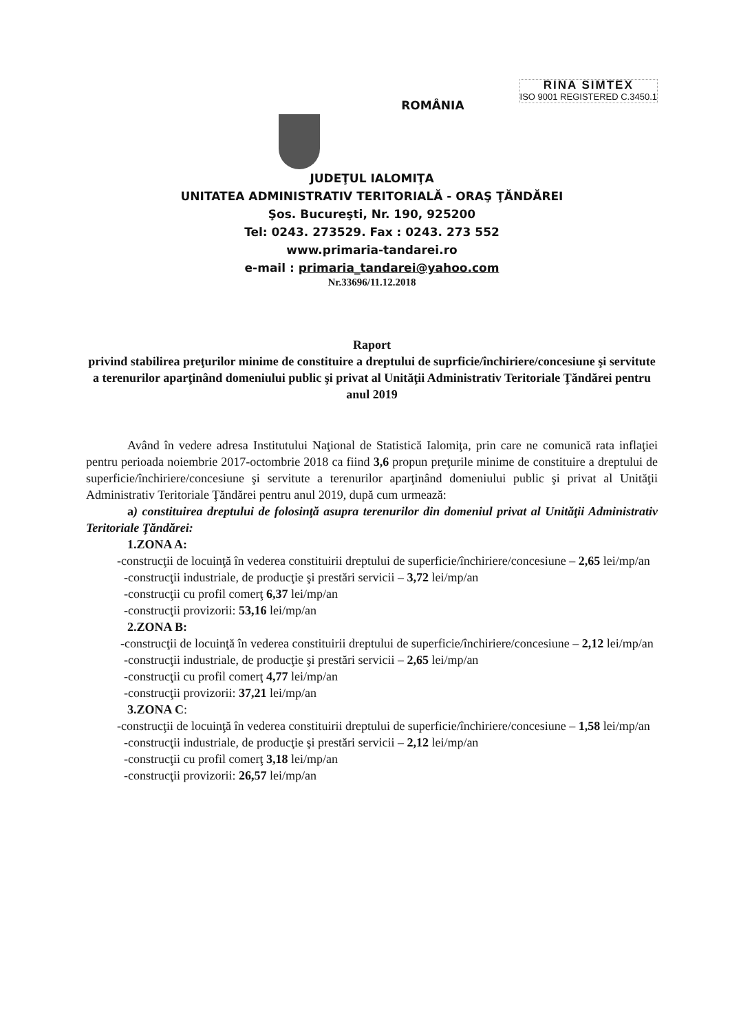ROMÂNIA
RINA SIMTEX
ISO 9001 REGISTERED C.3450.1
JUDEŢUL IALOMIŢA
UNITATEA ADMINISTRATIV TERITORIALĂ - ORAŞ ŢĂNDĂREI
Şos. Bucureşti, Nr. 190, 925200
Tel: 0243. 273529. Fax : 0243. 273 552
www.primaria-tandarei.ro
e-mail : primaria_tandarei@yahoo.com
Nr.33696/11.12.2018
Raport
privind stabilirea preţurilor minime de constituire a dreptului de suprficie/închiriere/concesiune şi servitute a terenurilor aparţinând domeniului public şi privat al Unităţii Administrativ Teritoriale Ţăndărei pentru anul 2019
Având în vedere adresa Institutului Naţional de Statistică Ialomiţa, prin care ne comunică rata inflaţiei pentru perioada noiembrie 2017-octombrie 2018 ca fiind 3,6 propun preţurile minime de constituire a dreptului de superficie/închiriere/concesiune şi servitute a terenurilor aparţinând domeniului public şi privat al Unităţii Administrativ Teritoriale Ţăndărei pentru anul 2019, după cum urmează:
a) constituirea dreptului de folosinţă asupra terenurilor din domeniul privat al Unităţii Administrativ Teritoriale Ţăndărei:
1.ZONA A:
-construcţii de locuinţă în vederea constituirii dreptului de superficie/închiriere/concesiune – 2,65 lei/mp/an
-construcţii industriale, de producţie şi prestări servicii – 3,72 lei/mp/an
-construcţii cu profil comerţ 6,37 lei/mp/an
-construcţii provizorii: 53,16 lei/mp/an
2.ZONA B:
-construcţii de locuinţă în vederea constituirii dreptului de superficie/închiriere/concesiune – 2,12 lei/mp/an
-construcţii industriale, de producţie şi prestări servicii – 2,65 lei/mp/an
-construcţii cu profil comerţ 4,77 lei/mp/an
-construcţii provizorii: 37,21 lei/mp/an
3.ZONA C:
-construcţii de locuinţă în vederea constituirii dreptului de superficie/închiriere/concesiune – 1,58 lei/mp/an
-construcţii industriale, de producţie şi prestări servicii – 2,12 lei/mp/an
-construcţii cu profil comerţ 3,18 lei/mp/an
-construcţii provizorii: 26,57 lei/mp/an